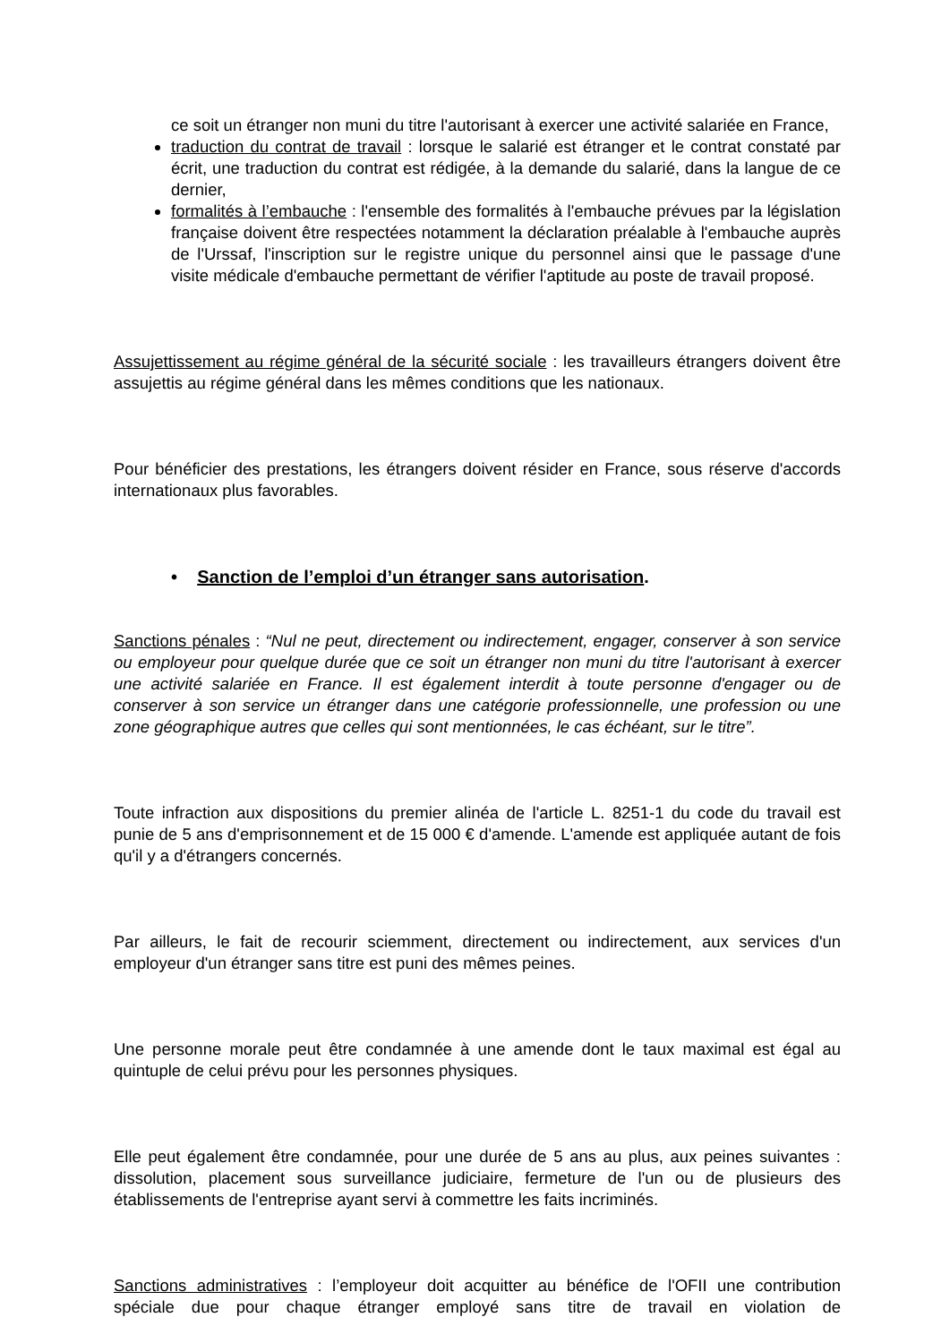ce soit un étranger non muni du titre l'autorisant à exercer une activité salariée en France,
traduction du contrat de travail : lorsque le salarié est étranger et le contrat constaté par écrit, une traduction du contrat est rédigée, à la demande du salarié, dans la langue de ce dernier,
formalités à l’embauche : l'ensemble des formalités à l'embauche prévues par la législation française doivent être respectées notamment la déclaration préalable à l'embauche auprès de l'Urssaf, l'inscription sur le registre unique du personnel ainsi que le passage d'une visite médicale d'embauche permettant de vérifier l'aptitude au poste de travail proposé.
Assujettissement au régime général de la sécurité sociale : les travailleurs étrangers doivent être assujettis au régime général dans les mêmes conditions que les nationaux.
Pour bénéficier des prestations, les étrangers doivent résider en France, sous réserve d'accords internationaux plus favorables.
• Sanction de l’emploi d’un étranger sans autorisation.
Sanctions pénales : “Nul ne peut, directement ou indirectement, engager, conserver à son service ou employeur pour quelque durée que ce soit un étranger non muni du titre l'autorisant à exercer une activité salariée en France. Il est également interdit à toute personne d'engager ou de conserver à son service un étranger dans une catégorie professionnelle, une profession ou une zone géographique autres que celles qui sont mentionnées, le cas échéant, sur le titre”.
Toute infraction aux dispositions du premier alinéa de l'article L. 8251-1 du code du travail est punie de 5 ans d'emprisonnement et de 15 000 € d'amende. L'amende est appliquée autant de fois qu'il y a d'étrangers concernés.
Par ailleurs, le fait de recourir sciemment, directement ou indirectement, aux services d'un employeur d'un étranger sans titre est puni des mêmes peines.
Une personne morale peut être condamnée à une amende dont le taux maximal est égal au quintuple de celui prévu pour les personnes physiques.
Elle peut également être condamnée, pour une durée de 5 ans au plus, aux peines suivantes : dissolution, placement sous surveillance judiciaire, fermeture de l'un ou de plusieurs des établissements de l'entreprise ayant servi à commettre les faits incriminés.
Sanctions administratives : l’employeur doit acquitter au bénéfice de l'OFII une contribution spéciale due pour chaque étranger employé sans titre de travail en violation de